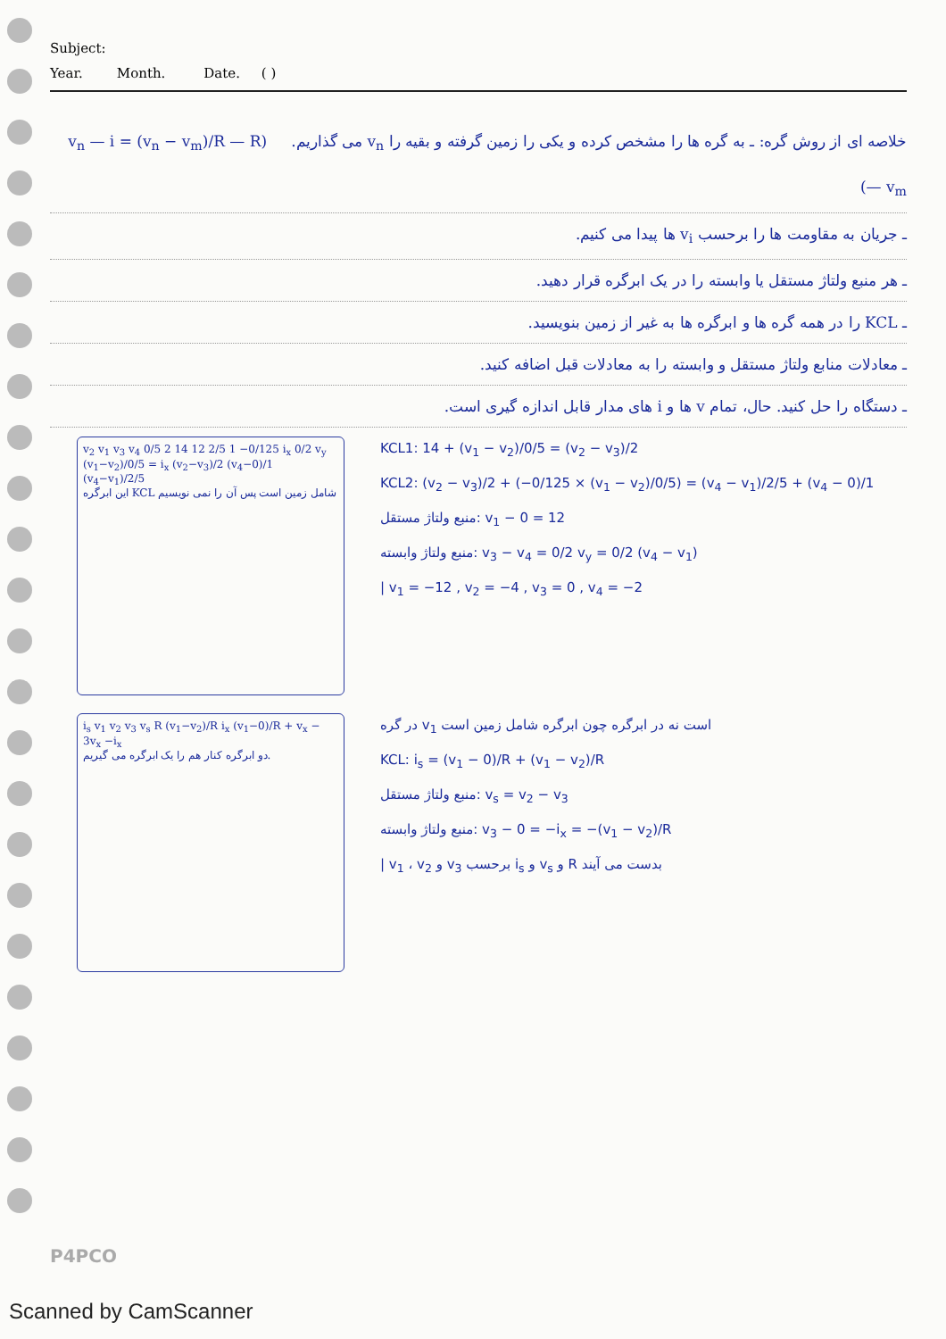Subject:
Year. Month. Date. ( )
خلاصه ای از روش گره: ـ به گره ها را مشخص کرده و یکی را زمین گرفته و بقیه را v<sub>n</sub> می گذاریم. (v<sub>n</sub> — i = (v<sub>n</sub> − v<sub>m</sub>)/R — R — v<sub>m</sub>)
ـ جریان به مقاومت ها را برحسب v<sub>i</sub> ها پیدا می کنیم.
ـ هر منبع ولتاژ مستقل یا وابسته را در یک ابرگره قرار دهید.
ـ KCL را در همه گره ها و ابرگره ها به غیر از زمین بنویسید.
ـ معادلات منابع ولتاژ مستقل و وابسته را به معادلات قبل اضافه کنید.
ـ دستگاه را حل کنید. حال، تمام v ها و i های مدار قابل اندازه گیری است.
v<sub>2</sub> v<sub>1</sub> v<sub>3</sub> v<sub>4</sub> 0/5 2 14 12 2/5 1 −0/125 i<sub>x</sub> 0/2 v<sub>y</sub> (v<sub>1</sub>−v<sub>2</sub>)/0/5 = i<sub>x</sub> (v<sub>2</sub>−v<sub>3</sub>)/2 (v<sub>4</sub>−0)/1 (v<sub>4</sub>−v<sub>1</sub>)/2/5
این ابرگره KCL شامل زمین است پس آن را نمی نویسیم
KCL1: 14 + (v<sub>1</sub> − v<sub>2</sub>)/0/5 = (v<sub>2</sub> − v<sub>3</sub>)/2
KCL2: (v<sub>2</sub> − v<sub>3</sub>)/2 + (−0/125 × (v<sub>1</sub> − v<sub>2</sub>)/0/5) = (v<sub>4</sub> − v<sub>1</sub>)/2/5 + (v<sub>4</sub> − 0)/1
منبع ولتاژ مستقل: v<sub>1</sub> − 0 = 12
منبع ولتاژ وابسته: v<sub>3</sub> − v<sub>4</sub> = 0/2 v<sub>y</sub> = 0/2 (v<sub>4</sub> − v<sub>1</sub>)
| v<sub>1</sub> = −12 , v<sub>2</sub> = −4 , v<sub>3</sub> = 0 , v<sub>4</sub> = −2
i<sub>s</sub> v<sub>1</sub> v<sub>2</sub> v<sub>3</sub> v<sub>s</sub> R (v<sub>1</sub>−v<sub>2</sub>)/R i<sub>x</sub> (v<sub>1</sub>−0)/R + v<sub>x</sub> − 3v<sub>x</sub> −i<sub>x</sub>
دو ابرگره کنار هم را یک ابرگره می گیریم.
در گره v<sub>1</sub> است نه در ابرگره چون ابرگره شامل زمین است
KCL: i<sub>s</sub> = (v<sub>1</sub> − 0)/R + (v<sub>1</sub> − v<sub>2</sub>)/R
منبع ولتاژ مستقل: v<sub>s</sub> = v<sub>2</sub> − v<sub>3</sub>
منبع ولتاژ وابسته: v<sub>3</sub> − 0 = −i<sub>x</sub> = −(v<sub>1</sub> − v<sub>2</sub>)/R
| v<sub>1</sub> ، v<sub>2</sub> و v<sub>3</sub> برحسب i<sub>s</sub> و v<sub>s</sub> و R بدست می آیند
P4PCO
Scanned by CamScanner